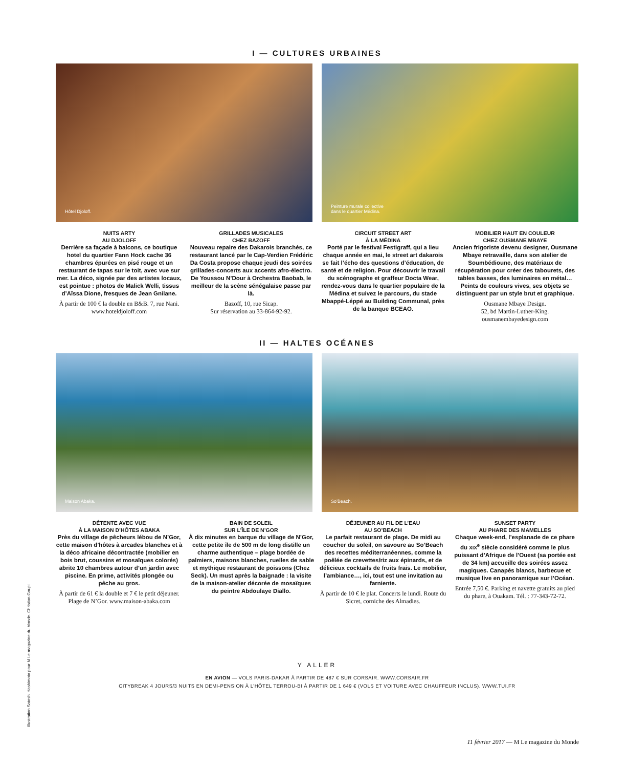Illustration Satoshi Hashimoto pour M Le magazine du Monde. Christian Goupi
I — CULTURES URBAINES
Hôtel Djoloff. Peinture murale collective
dans le quartier Médina.
NUITS ARTY
AU DJOLOFF
Derrière sa façade à balcons, ce boutique hotel du quartier Fann Hock cache 36 chambres épurées en pisé rouge et un restaurant de tapas sur le toit, avec vue sur mer. La déco, signée par des artistes locaux, est pointue : photos de Malick Welli, tissus d’Aïssa Dione, fresques de Jean Gnilane.
À partir de 100 € la double en B&B. 7, rue Nani. www.hoteldjoloff.com
GRILLADES MUSICALES
CHEZ BAZOFF
Nouveau repaire des Dakarois branchés, ce restaurant lancé par le Cap-Verdien Frédéric Da Costa propose chaque jeudi des soirées grillades-concerts aux accents afro-électro. De Youssou N’Dour à Orchestra Baobab, le meilleur de la scène sénégalaise passe par là.
Bazoff, 10, rue Sicap.
Sur réservation au 33-864-92-92.
CIRCUIT STREET ART
À LA MÉDINA
Porté par le festival Festigraff, qui a lieu chaque année en mai, le street art dakarois se fait l’écho des questions d’éducation, de santé et de religion. Pour découvrir le travail du scénographe et graffeur Docta Wear, rendez-vous dans le quartier populaire de la Médina et suivez le parcours, du stade Mbappé-Léppé au Building Communal, près de la banque BCEAO.
MOBILIER HAUT EN COULEUR
CHEZ OUSMANE MBAYE
Ancien frigoriste devenu designer, Ousmane Mbaye retravaille, dans son atelier de Soumbédioune, des matériaux de récupération pour créer des tabourets, des tables basses, des luminaires en métal… Peints de couleurs vives, ses objets se distinguent par un style brut et graphique.
Ousmane Mbaye Design.
52, bd Martin-Luther-King.
ousmanembayedesign.com
II — HALTES OCÉANES
Maison Abaka. So’Beach.
DÉTENTE AVEC VUE
À LA MAISON D’HÔTES ABAKA
Près du village de pêcheurs lébou de N’Gor, cette maison d’hôtes à arcades blanches et à la déco africaine décontractée (mobilier en bois brut, coussins et mosaïques colorés) abrite 10 chambres autour d’un jardin avec piscine. En prime, activités plongée ou pêche au gros.
À partir de 61 € la double et 7 € le petit déjeuner. Plage de N’Gor. www.maison-abaka.com
BAIN DE SOLEIL
SUR L’ÎLE DE N’GOR
À dix minutes en barque du village de N’Gor, cette petite île de 500 m de long distille un charme authentique – plage bordée de palmiers, maisons blanches, ruelles de sable et mythique restaurant de poissons (Chez Seck). Un must après la baignade : la visite de la maison-atelier décorée de mosaïques du peintre Abdoulaye Diallo.
DÉJEUNER AU FIL DE L’EAU
AU SO’BEACH
Le parfait restaurant de plage. De midi au coucher du soleil, on savoure au So’Beach des recettes méditerranéennes, comme la poêlée de crevettes/riz aux épinards, et de délicieux cocktails de fruits frais. Le mobilier, l’ambiance…, ici, tout est une invitation au farniente.
À partir de 10 € le plat. Concerts le lundi. Route du Sicret, corniche des Almadies.
SUNSET PARTY
AU PHARE DES MAMELLES
Chaque week-end, l’esplanade de ce phare du XIX<sup>e</sup> siècle considéré comme le plus puissant d’Afrique de l’Ouest (sa portée est de 34 km) accueille des soirées assez magiques. Canapés blancs, barbecue et musique live en panoramique sur l’Océan.
Entrée 7,50 €. Parking et navette gratuits au pied du phare, à Ouakam. Tél. : 77-343-72-72.
Y ALLER
EN AVION — VOLS PARIS-DAKAR À PARTIR DE 487 € SUR CORSAIR. WWW.CORSAIR.FR
CITYBREAK 4 JOURS/3 NUITS EN DEMI-PENSION À L’HÔTEL TERROU-BI À PARTIR DE 1 649 € (VOLS ET VOITURE AVEC CHAUFFEUR INCLUS). WWW.TUI.FR
11 février 2017 — M Le magazine du Monde